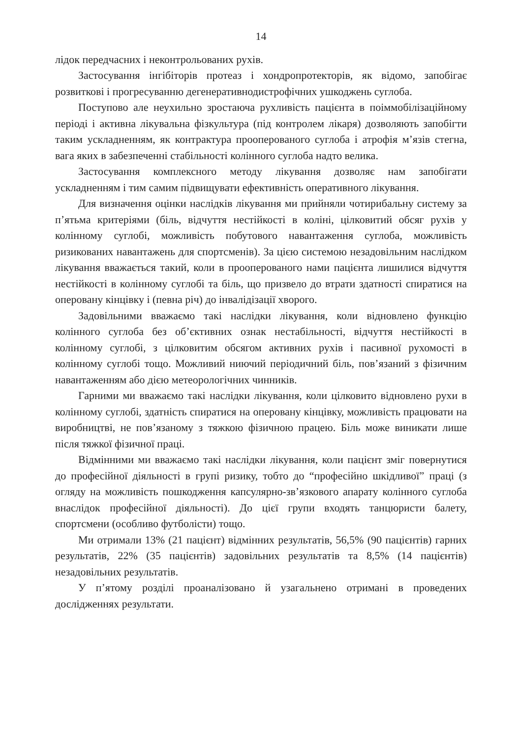14
лідок передчасних і неконтрольованих рухів.
Застосування інгібіторів протеаз і хондропротекторів, як відомо, запобігає розвиткові і прогресуванню дегенеративнодистрофічних ушкоджень суглоба.
Поступово але неухильно зростаюча рухливість пацієнта в поіммобілізаційному періоді і активна лікувальна фізкультура (під контролем лікаря) дозволяють запобігти таким ускладненням, як контрактура прооперованого суглоба і атрофія м’язів стегна, вага яких в забезпеченні стабільності колінного суглоба надто велика.
Застосування комплексного методу лікування дозволяє нам запобігати ускладненням і тим самим підвищувати ефективність оперативного лікування.
Для визначення оцінки наслідків лікування ми прийняли чотирибальну систему за п’ятьма критеріями (біль, відчуття нестійкості в коліні, цілковитий обсяг рухів у колінному суглобі, можливість побутового навантаження суглоба, можливість ризикованих навантажень для спортсменів). За цією системою незадовільним наслідком лікування вважається такий, коли в прооперованого нами пацієнта лишилися відчуття нестійкості в колінному суглобі та біль, що призвело до втрати здатності спиратися на оперовану кінцівку і (певна річ) до інвалідізації хворого.
Задовільними вважаємо такі наслідки лікування, коли відновлено функцію колінного суглоба без об’єктивних ознак нестабільності, відчуття нестійкості в колінному суглобі, з цілковитим обсягом активних рухів і пасивної рухомості в колінному суглобі тощо. Можливий ниючий періодичний біль, пов’язаний з фізичним навантаженням або дією метеорологічних чинників.
Гарними ми вважаємо такі наслідки лікування, коли цілковито відновлено рухи в колінному суглобі, здатність спиратися на оперовану кінцівку, можливість працювати на виробництві, не пов’язаному з тяжкою фізичною працею. Біль може виникати лише після тяжкої фізичної праці.
Відмінними ми вважаємо такі наслідки лікування, коли пацієнт зміг повернутися до професійної діяльності в групі ризику, тобто до “професійно шкідливої” праці (з огляду на можливість пошкодження капсулярно-зв’язкового апарату колінного суглоба внаслідок професійної діяльності). До цієї групи входять танцюристи балету, спортсмени (особливо футболісти) тощо.
Ми отримали 13% (21 пацієнт) відмінних результатів, 56,5% (90 пацієнтів) гарних результатів, 22% (35 пацієнтів) задовільних результатів та 8,5% (14 пацієнтів) незадовільних результатів.
У п’ятому розділі проаналізовано й узагальнено отримані в проведених дослідженнях результати.